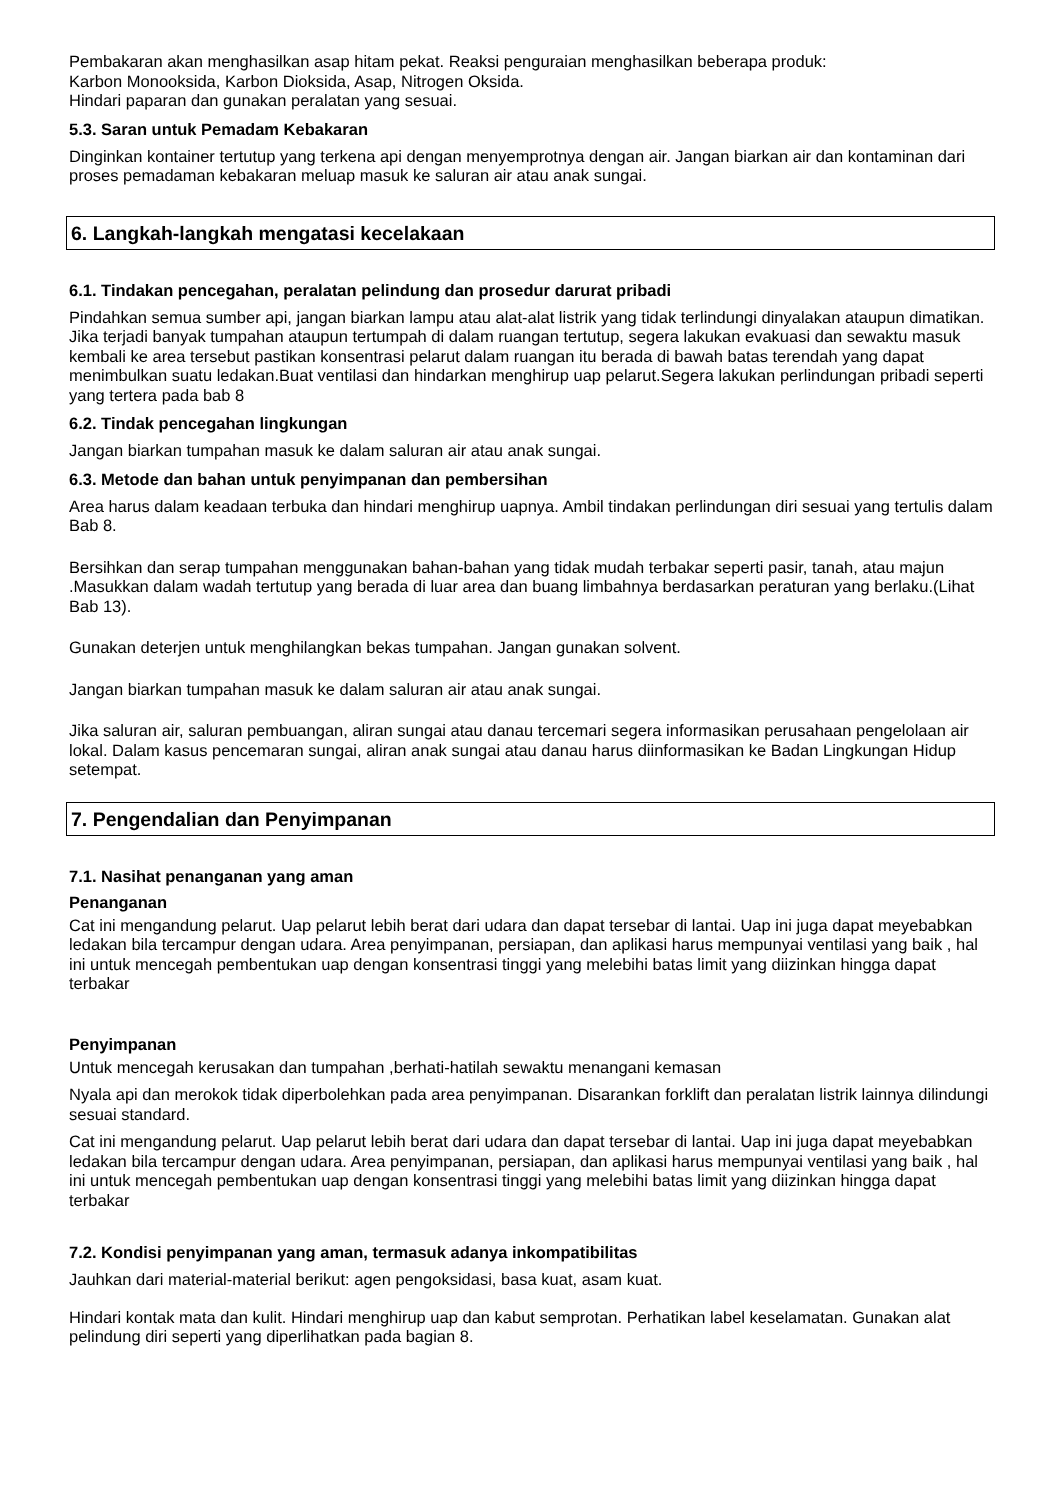Pembakaran akan menghasilkan asap hitam pekat. Reaksi penguraian menghasilkan beberapa produk:
Karbon Monooksida, Karbon Dioksida, Asap, Nitrogen Oksida.
Hindari paparan dan gunakan peralatan yang sesuai.
5.3. Saran untuk Pemadam Kebakaran
Dinginkan kontainer tertutup yang terkena api dengan menyemprotnya dengan air. Jangan biarkan air dan kontaminan dari proses pemadaman kebakaran meluap masuk ke saluran air atau anak sungai.
6. Langkah-langkah mengatasi kecelakaan
6.1. Tindakan pencegahan, peralatan pelindung dan prosedur darurat pribadi
Pindahkan semua sumber api, jangan biarkan lampu atau alat-alat listrik yang tidak terlindungi dinyalakan ataupun dimatikan. Jika terjadi banyak tumpahan ataupun tertumpah di dalam ruangan tertutup, segera lakukan evakuasi dan sewaktu masuk kembali ke area tersebut pastikan konsentrasi pelarut dalam ruangan itu berada di bawah batas terendah yang dapat menimbulkan suatu ledakan.Buat ventilasi dan hindarkan menghirup uap pelarut.Segera lakukan perlindungan pribadi seperti yang tertera pada bab 8
6.2. Tindak pencegahan lingkungan
Jangan biarkan tumpahan masuk ke dalam saluran air atau anak sungai.
6.3. Metode dan bahan untuk penyimpanan dan pembersihan
Area harus dalam keadaan terbuka dan hindari menghirup uapnya. Ambil tindakan perlindungan diri sesuai yang tertulis dalam Bab 8.
Bersihkan dan serap tumpahan menggunakan bahan-bahan yang tidak mudah terbakar seperti pasir, tanah, atau majun .Masukkan dalam wadah tertutup yang berada di luar area dan buang limbahnya berdasarkan peraturan yang berlaku.(Lihat Bab 13).
Gunakan deterjen untuk menghilangkan bekas tumpahan. Jangan gunakan solvent.
Jangan biarkan tumpahan masuk ke dalam saluran air atau anak sungai.
Jika saluran air, saluran pembuangan, aliran sungai atau danau tercemari segera informasikan perusahaan pengelolaan air lokal. Dalam kasus pencemaran sungai, aliran anak sungai atau danau harus diinformasikan ke Badan Lingkungan Hidup setempat.
7. Pengendalian dan Penyimpanan
7.1. Nasihat penanganan yang aman
Penanganan
Cat ini mengandung pelarut. Uap pelarut lebih berat dari udara dan dapat tersebar di lantai. Uap ini juga dapat meyebabkan ledakan bila tercampur dengan udara. Area penyimpanan, persiapan, dan aplikasi harus mempunyai ventilasi yang baik , hal ini untuk mencegah pembentukan uap dengan konsentrasi tinggi yang melebihi batas limit yang diizinkan hingga dapat terbakar
Penyimpanan
Untuk mencegah kerusakan dan tumpahan ,berhati-hatilah sewaktu menangani kemasan
Nyala api dan merokok tidak diperbolehkan pada area penyimpanan. Disarankan forklift dan peralatan listrik lainnya dilindungi sesuai standard.
Cat ini mengandung pelarut. Uap pelarut lebih berat dari udara dan dapat tersebar di lantai. Uap ini juga dapat meyebabkan ledakan bila tercampur dengan udara. Area penyimpanan, persiapan, dan aplikasi harus mempunyai ventilasi yang baik , hal ini untuk mencegah pembentukan uap dengan konsentrasi tinggi yang melebihi batas limit yang diizinkan hingga dapat terbakar
7.2. Kondisi penyimpanan yang aman, termasuk adanya inkompatibilitas
Jauhkan dari material-material berikut: agen pengoksidasi, basa kuat, asam kuat.
Hindari kontak mata dan kulit. Hindari menghirup uap dan kabut semprotan. Perhatikan label keselamatan. Gunakan alat pelindung diri seperti yang diperlihatkan pada bagian 8.